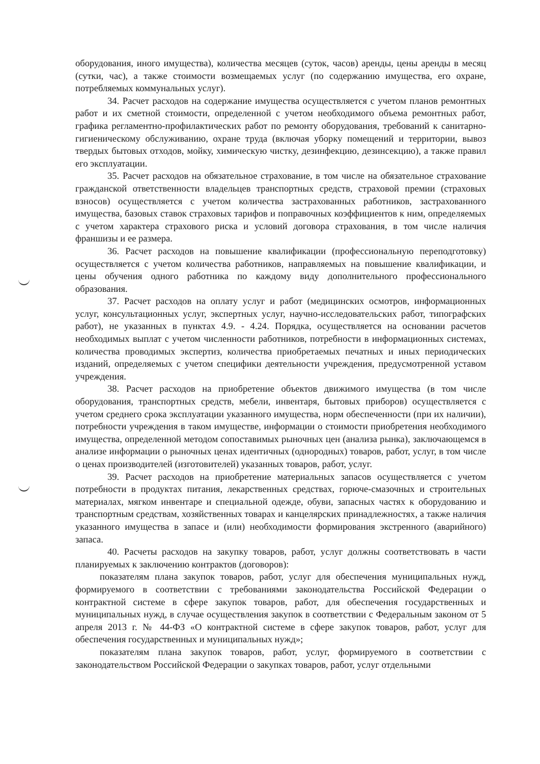оборудования, иного имущества), количества месяцев (суток, часов) аренды, цены аренды в месяц (сутки, час), а также стоимости возмещаемых услуг (по содержанию имущества, его охране, потребляемых коммунальных услуг).
34. Расчет расходов на содержание имущества осуществляется с учетом планов ремонтных работ и их сметной стоимости, определенной с учетом необходимого объема ремонтных работ, графика регламентно-профилактических работ по ремонту оборудования, требований к санитарно-гигиеническому обслуживанию, охране труда (включая уборку помещений и территории, вывоз твердых бытовых отходов, мойку, химическую чистку, дезинфекцию, дезинсекцию), а также правил его эксплуатации.
35. Расчет расходов на обязательное страхование, в том числе на обязательное страхование гражданской ответственности владельцев транспортных средств, страховой премии (страховых взносов) осуществляется с учетом количества застрахованных работников, застрахованного имущества, базовых ставок страховых тарифов и поправочных коэффициентов к ним, определяемых с учетом характера страхового риска и условий договора страхования, в том числе наличия франшизы и ее размера.
36. Расчет расходов на повышение квалификации (профессиональную переподготовку) осуществляется с учетом количества работников, направляемых на повышение квалификации, и цены обучения одного работника по каждому виду дополнительного профессионального образования.
37. Расчет расходов на оплату услуг и работ (медицинских осмотров, информационных услуг, консультационных услуг, экспертных услуг, научно-исследовательских работ, типографских работ), не указанных в пунктах 4.9. - 4.24. Порядка, осуществляется на основании расчетов необходимых выплат с учетом численности работников, потребности в информационных системах, количества проводимых экспертиз, количества приобретаемых печатных и иных периодических изданий, определяемых с учетом специфики деятельности учреждения, предусмотренной уставом учреждения.
38. Расчет расходов на приобретение объектов движимого имущества (в том числе оборудования, транспортных средств, мебели, инвентаря, бытовых приборов) осуществляется с учетом среднего срока эксплуатации указанного имущества, норм обеспеченности (при их наличии), потребности учреждения в таком имуществе, информации о стоимости приобретения необходимого имущества, определенной методом сопоставимых рыночных цен (анализа рынка), заключающемся в анализе информации о рыночных ценах идентичных (однородных) товаров, работ, услуг, в том числе о ценах производителей (изготовителей) указанных товаров, работ, услуг.
39. Расчет расходов на приобретение материальных запасов осуществляется с учетом потребности в продуктах питания, лекарственных средствах, горюче-смазочных и строительных материалах, мягком инвентаре и специальной одежде, обуви, запасных частях к оборудованию и транспортным средствам, хозяйственных товарах и канцелярских принадлежностях, а также наличия указанного имущества в запасе и (или) необходимости формирования экстренного (аварийного) запаса.
40. Расчеты расходов на закупку товаров, работ, услуг должны соответствовать в части планируемых к заключению контрактов (договоров):
показателям плана закупок товаров, работ, услуг для обеспечения муниципальных нужд, формируемого в соответствии с требованиями законодательства Российской Федерации о контрактной системе в сфере закупок товаров, работ, для обеспечения государственных и муниципальных нужд, в случае осуществления закупок в соответствии с Федеральным законом от 5 апреля 2013 г. № 44-ФЗ «О контрактной системе в сфере закупок товаров, работ, услуг для обеспечения государственных и муниципальных нужд»;
показателям плана закупок товаров, работ, услуг, формируемого в соответствии с законодательством Российской Федерации о закупках товаров, работ, услуг отдельными